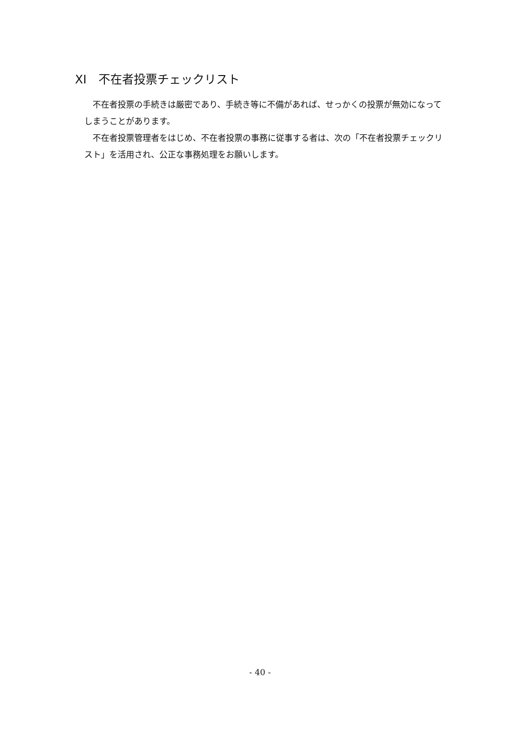XI　不在者投票チェックリスト
不在者投票の手続きは厳密であり、手続き等に不備があれば、せっかくの投票が無効になってしまうことがあります。
不在者投票管理者をはじめ、不在者投票の事務に従事する者は、次の「不在者投票チェックリスト」を活用され、公正な事務処理をお願いします。
- 40 -